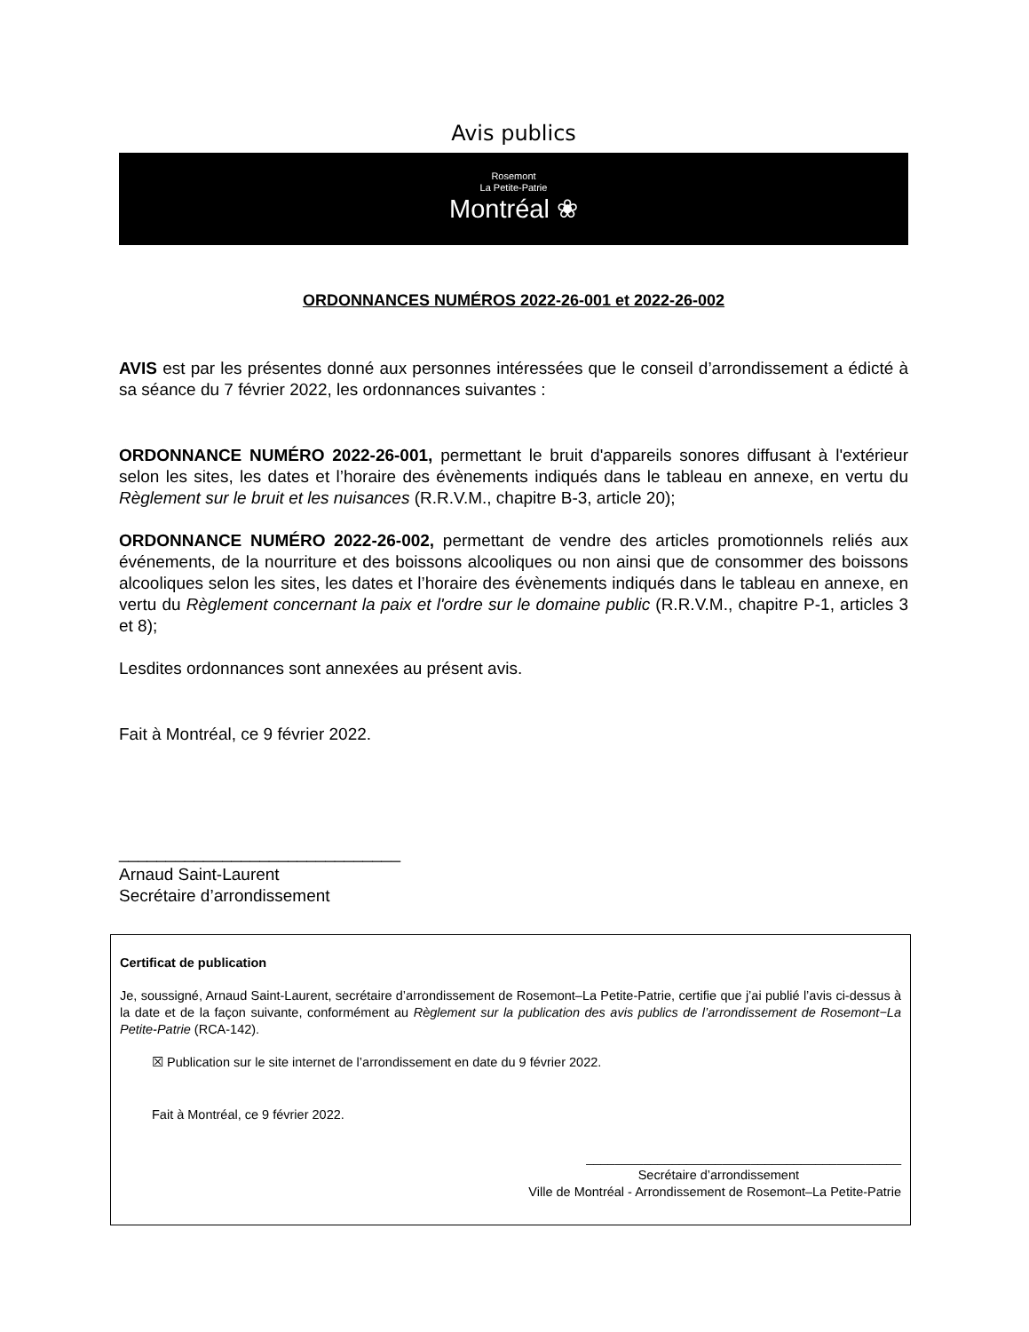Avis publics
Rosemont
La Petite-Patrie
Montréal ❀
ORDONNANCES NUMÉROS 2022-26-001 et 2022-26-002
AVIS est par les présentes donné aux personnes intéressées que le conseil d’arrondissement a édicté à sa séance du 7 février 2022, les ordonnances suivantes :
ORDONNANCE NUMÉRO 2022-26-001, permettant le bruit d'appareils sonores diffusant à l'extérieur selon les sites, les dates et l’horaire des évènements indiqués dans le tableau en annexe, en vertu du Règlement sur le bruit et les nuisances (R.R.V.M., chapitre B-3, article 20);
ORDONNANCE NUMÉRO 2022-26-002, permettant de vendre des articles promotionnels reliés aux événements, de la nourriture et des boissons alcooliques ou non ainsi que de consommer des boissons alcooliques selon les sites, les dates et l’horaire des évènements indiqués dans le tableau en annexe, en vertu du Règlement concernant la paix et l'ordre sur le domaine public (R.R.V.M., chapitre P-1, articles 3 et 8);
Lesdites ordonnances sont annexées au présent avis.
Fait à Montréal, ce 9 février 2022.
______________________________
Arnaud Saint-Laurent
Secrétaire d’arrondissement
Certificat de publication
Je, soussigné, Arnaud Saint-Laurent, secrétaire d’arrondissement de Rosemont–La Petite-Patrie, certifie que j’ai publié l’avis ci-dessus à la date et de la façon suivante, conformément au Règlement sur la publication des avis publics de l’arrondissement de Rosemont−La Petite-Patrie (RCA-142).
☒ Publication sur le site internet de l’arrondissement en date du 9 février 2022.
Fait à Montréal, ce 9 février 2022.
____________________________________________
Secrétaire d’arrondissement
Ville de Montréal - Arrondissement de Rosemont–La Petite-Patrie